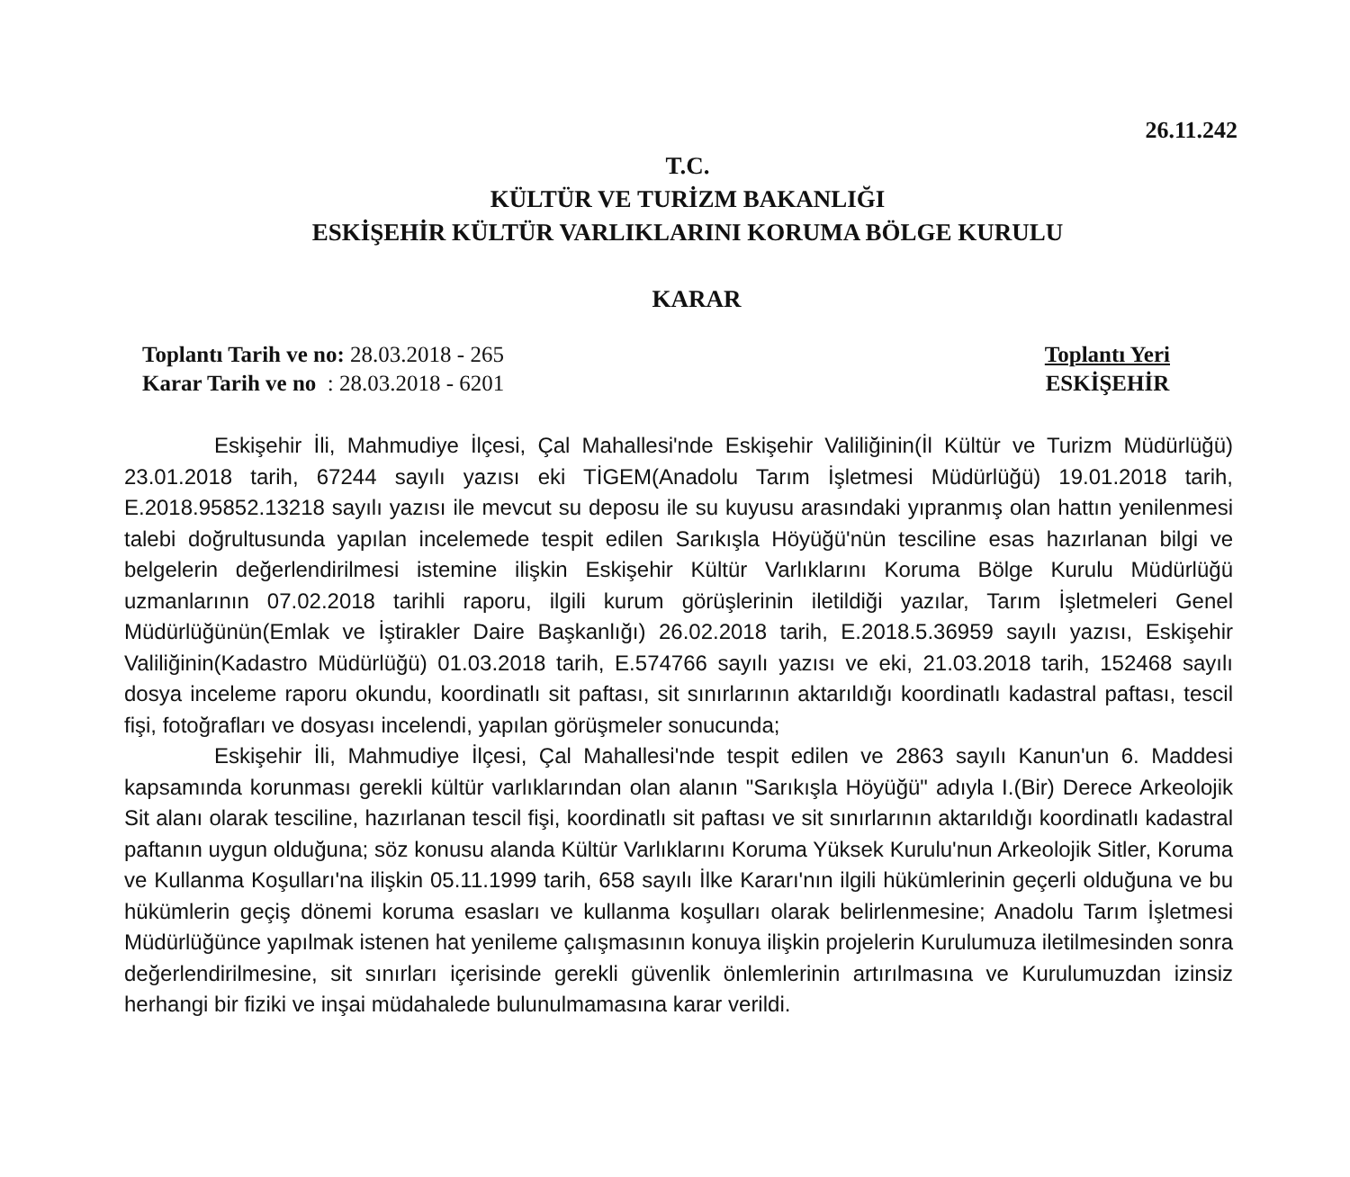26.11.242
T.C.
KÜLTÜR VE TURİZM BAKANLIĞI
ESKİŞEHİR KÜLTÜR VARLIKLARINI KORUMA BÖLGE KURULU
KARAR
Toplantı Tarih ve no: 28.03.2018 - 265
Karar Tarih ve no : 28.03.2018 - 6201
Toplantı Yeri
ESKİŞEHİR
Eskişehir İli, Mahmudiye İlçesi, Çal Mahallesi'nde Eskişehir Valiliğinin(İl Kültür ve Turizm Müdürlüğü) 23.01.2018 tarih, 67244 sayılı yazısı eki TİGEM(Anadolu Tarım İşletmesi Müdürlüğü) 19.01.2018 tarih, E.2018.95852.13218 sayılı yazısı ile mevcut su deposu ile su kuyusu arasındaki yıpranmış olan hattın yenilenmesi talebi doğrultusunda yapılan incelemede tespit edilen Sarıkışla Höyüğü'nün tesciline esas hazırlanan bilgi ve belgelerin değerlendirilmesi istemine ilişkin Eskişehir Kültür Varlıklarını Koruma Bölge Kurulu Müdürlüğü uzmanlarının 07.02.2018 tarihli raporu, ilgili kurum görüşlerinin iletildiği yazılar, Tarım İşletmeleri Genel Müdürlüğünün(Emlak ve İştirakler Daire Başkanlığı) 26.02.2018 tarih, E.2018.5.36959 sayılı yazısı, Eskişehir Valiliğinin(Kadastro Müdürlüğü) 01.03.2018 tarih, E.574766 sayılı yazısı ve eki, 21.03.2018 tarih, 152468 sayılı dosya inceleme raporu okundu, koordinatlı sit paftası, sit sınırlarının aktarıldığı koordinatlı kadastral paftası, tescil fişi, fotoğrafları ve dosyası incelendi, yapılan görüşmeler sonucunda;
Eskişehir İli, Mahmudiye İlçesi, Çal Mahallesi'nde tespit edilen ve 2863 sayılı Kanun'un 6. Maddesi kapsamında korunması gerekli kültür varlıklarından olan alanın "Sarıkışla Höyüğü" adıyla I.(Bir) Derece Arkeolojik Sit alanı olarak tesciline, hazırlanan tescil fişi, koordinatlı sit paftası ve sit sınırlarının aktarıldığı koordinatlı kadastral paftanın uygun olduğuna; söz konusu alanda Kültür Varlıklarını Koruma Yüksek Kurulu'nun Arkeolojik Sitler, Koruma ve Kullanma Koşulları'na ilişkin 05.11.1999 tarih, 658 sayılı İlke Kararı'nın ilgili hükümlerinin geçerli olduğuna ve bu hükümlerin geçiş dönemi koruma esasları ve kullanma koşulları olarak belirlenmesine; Anadolu Tarım İşletmesi Müdürlüğünce yapılmak istenen hat yenileme çalışmasının konuya ilişkin projelerin Kurulumuza iletilmesinden sonra değerlendirilmesine, sit sınırları içerisinde gerekli güvenlik önlemlerinin artırılmasına ve Kurulumuzdan izinsiz herhangi bir fiziki ve inşai müdahalede bulunulmamasına karar verildi.